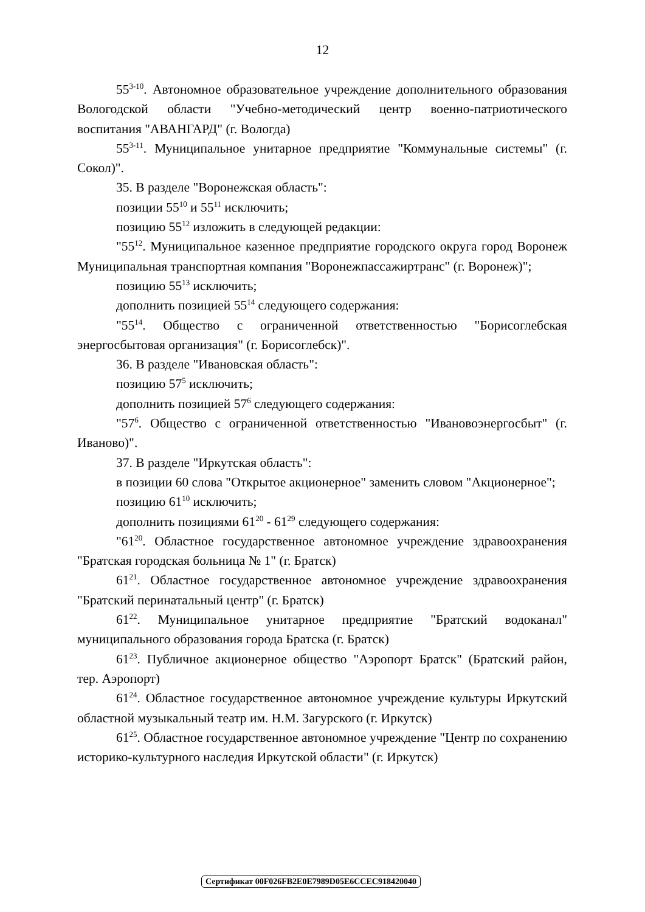12
55<sup>3-10</sup>. Автономное образовательное учреждение дополнительного образования Вологодской области "Учебно-методический центр военно-патриотического воспитания "АВАНГАРД" (г. Вологда)
55<sup>3-11</sup>. Муниципальное унитарное предприятие "Коммунальные системы" (г. Сокол)".
35. В разделе "Воронежская область":
позиции 55<sup>10</sup> и 55<sup>11</sup> исключить;
позицию 55<sup>12</sup> изложить в следующей редакции:
"55<sup>12</sup>. Муниципальное казенное предприятие городского округа город Воронеж Муниципальная транспортная компания "Воронежпассажиртранс" (г. Воронеж)";
позицию 55<sup>13</sup> исключить;
дополнить позицией 55<sup>14</sup> следующего содержания:
"55<sup>14</sup>. Общество с ограниченной ответственностью "Борисоглебская энергосбытовая организация" (г. Борисоглебск)".
36. В разделе "Ивановская область":
позицию 57<sup>5</sup> исключить;
дополнить позицией 57<sup>6</sup> следующего содержания:
"57<sup>6</sup>. Общество с ограниченной ответственностью "Ивановоэнергосбыт" (г. Иваново)".
37. В разделе "Иркутская область":
в позиции 60 слова "Открытое акционерное" заменить словом "Акционерное";
позицию 61<sup>10</sup> исключить;
дополнить позициями 61<sup>20</sup> - 61<sup>29</sup> следующего содержания:
"61<sup>20</sup>. Областное государственное автономное учреждение здравоохранения "Братская городская больница № 1" (г. Братск)
61<sup>21</sup>. Областное государственное автономное учреждение здравоохранения "Братский перинатальный центр" (г. Братск)
61<sup>22</sup>. Муниципальное унитарное предприятие "Братский водоканал" муниципального образования города Братска (г. Братск)
61<sup>23</sup>. Публичное акционерное общество "Аэропорт Братск" (Братский район, тер. Аэропорт)
61<sup>24</sup>. Областное государственное автономное учреждение культуры Иркутский областной музыкальный театр им. Н.М. Загурского (г. Иркутск)
61<sup>25</sup>. Областное государственное автономное учреждение "Центр по сохранению историко-культурного наследия Иркутской области" (г. Иркутск)
Сертификат 00F026FB2E0E7989D05E6CCEC918420040